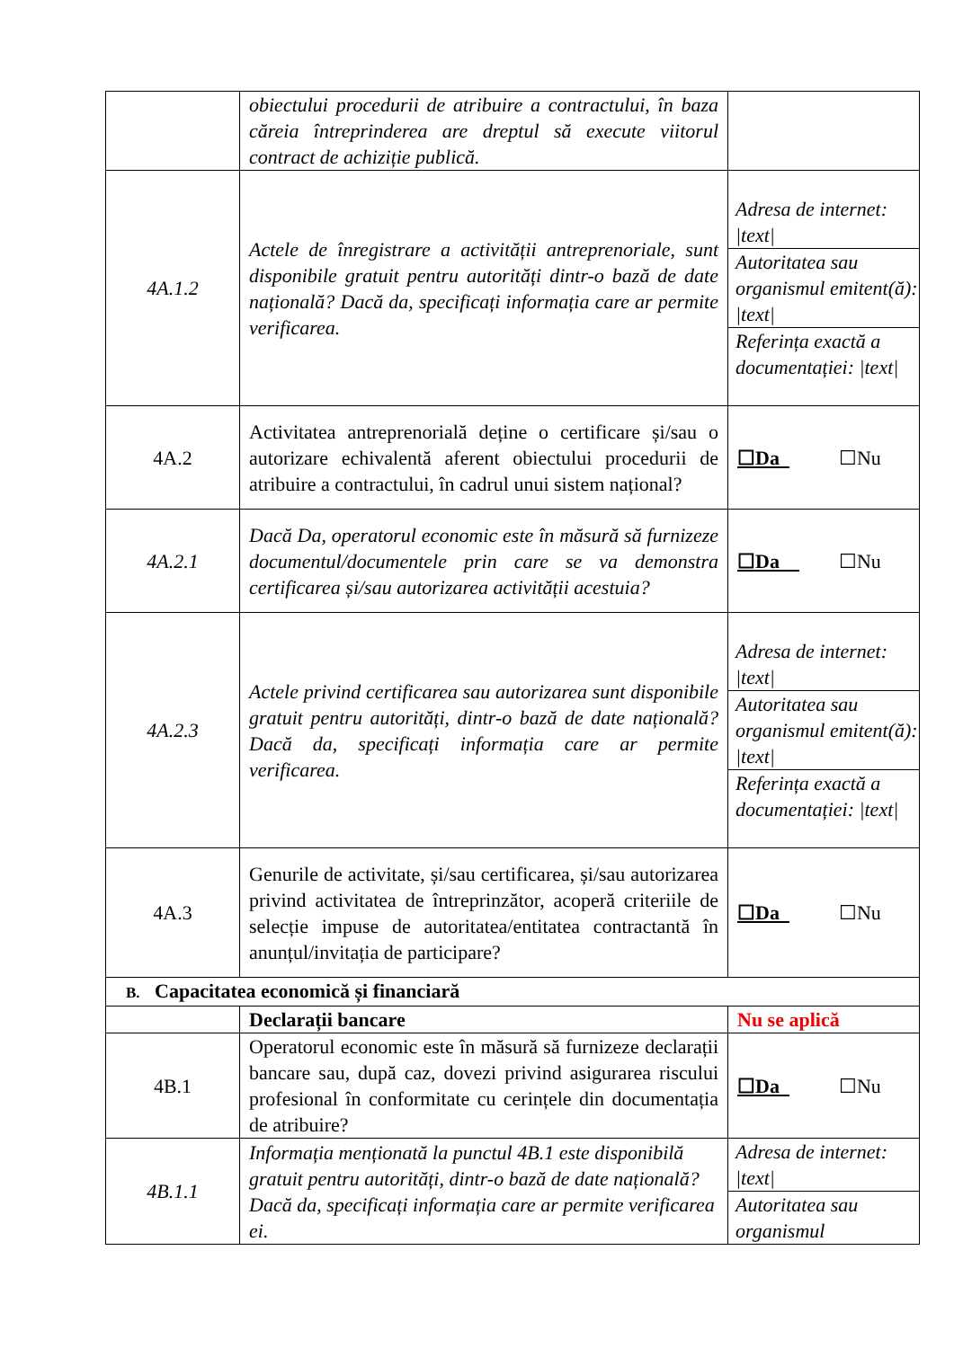| | obiectului procedurii de atribuire a contractului, în baza căreia întreprinderea are dreptul să execute viitorul contract de achiziție publică. | |
| 4A.1.2 | Actele de înregistrare a activității antreprenoriale, sunt disponibile gratuit pentru autorități dintr-o bază de date națională? Dacă da, specificați informația care ar permite verificarea. | / Adresa de internet: /text/ / / Autoritatea sau organismul emitent(ă): /text/ / / Referința exactă a documentației: /text/ / |
| 4A.2 | Activitatea antreprenorială deține o certificare și/sau o autorizare echivalentă aferent obiectului procedurii de atribuire a contractului, în cadrul unui sistem național? | ☐Da ☐Nu |
| 4A.2.1 | Dacă Da, operatorul economic este în măsură să furnizeze documentul/documentele prin care se va demonstra certificarea și/sau autorizarea activității acestuia? | ☐Da ☐Nu |
| 4A.2.3 | Actele privind certificarea sau autorizarea sunt disponibile gratuit pentru autorități, dintr-o bază de date națională? Dacă da, specificați informația care ar permite verificarea. | / Adresa de internet: /text/ / / Autoritatea sau organismul emitent(ă): /text/ / / Referința exactă a documentației: /text/ / |
| 4A.3 | Genurile de activitate, și/sau certificarea, și/sau autorizarea privind activitatea de întreprinzător, acoperă criteriile de selecție impuse de autoritatea/entitatea contractantă în anunțul/invitația de participare? | ☐Da ☐Nu |
| B. Capacitatea economică și financiară | | |
| | Declarații bancare | Nu se aplică |
| 4B.1 | Operatorul economic este în măsură să furnizeze declarații bancare sau, după caz, dovezi privind asigurarea riscului profesional în conformitate cu cerințele din documentația de atribuire? | ☐Da ☐Nu |
| 4B.1.1 | Informația menționată la punctul 4B.1 este disponibilă gratuit pentru autorități, dintr-o bază de date națională? Dacă da, specificați informația care ar permite verificarea ei. | / Adresa de internet: /text/ / / Autoritatea sau organismul / |